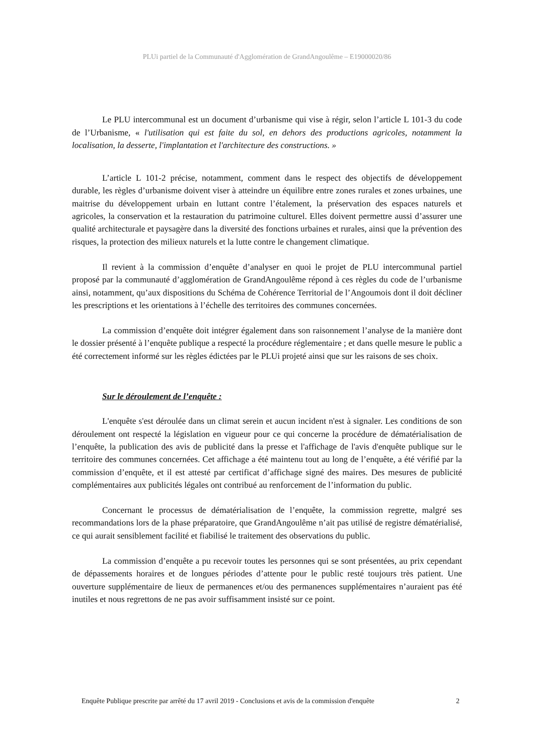PLUi partiel de la Communauté d'Agglomération de GrandAngoulême – E19000020/86
Le PLU intercommunal est un document d’urbanisme qui vise à régir, selon l’article L 101-3 du code de l’Urbanisme, « l'utilisation qui est faite du sol, en dehors des productions agricoles, notamment la localisation, la desserte, l'implantation et l'architecture des constructions. »
L’article L 101-2 précise, notamment, comment dans le respect des objectifs de développement durable, les règles d’urbanisme doivent viser à atteindre un équilibre entre zones rurales et zones urbaines, une maitrise du développement urbain en luttant contre l’étalement, la préservation des espaces naturels et agricoles, la conservation et la restauration du patrimoine culturel. Elles doivent permettre aussi d’assurer une qualité architecturale et paysagère dans la diversité des fonctions urbaines et rurales, ainsi que la prévention des risques, la protection des milieux naturels et la lutte contre le changement climatique.
Il revient à la commission d’enquête d’analyser en quoi le projet de PLU intercommunal partiel proposé par la communauté d’agglomération de GrandAngoulême répond à ces règles du code de l’urbanisme ainsi, notamment, qu’aux dispositions du Schéma de Cohérence Territorial de l’Angoumois dont il doit décliner les prescriptions et les orientations à l’échelle des territoires des communes concernées.
La commission d’enquête doit intégrer également dans son raisonnement l’analyse de la manière dont le dossier présenté à l’enquête publique a respecté la procédure réglementaire ; et dans quelle mesure le public a été correctement informé sur les règles édictées par le PLUi projeté ainsi que sur les raisons de ses choix.
Sur le déroulement de l’enquête :
L'enquête s'est déroulée dans un climat serein et aucun incident n'est à signaler. Les conditions de son déroulement ont respecté la législation en vigueur pour ce qui concerne la procédure de dématérialisation de l’enquête, la publication des avis de publicité dans la presse et l'affichage de l'avis d'enquête publique sur le territoire des communes concernées. Cet affichage a été maintenu tout au long de l’enquête, a été vérifié par la commission d’enquête, et il est attesté par certificat d’affichage signé des maires. Des mesures de publicité complémentaires aux publicités légales ont contribué au renforcement de l’information du public.
Concernant le processus de dématérialisation de l’enquête, la commission regrette, malgré ses recommandations lors de la phase préparatoire, que GrandAngoulême n’ait pas utilisé de registre dématérialisé, ce qui aurait sensiblement facilité et fiabilisé le traitement des observations du public.
La commission d’enquête a pu recevoir toutes les personnes qui se sont présentées, au prix cependant de dépassements horaires et de longues périodes d’attente pour le public resté toujours très patient. Une ouverture supplémentaire de lieux de permanences et/ou des permanences supplémentaires n’auraient pas été inutiles et nous regrettons de ne pas avoir suffisamment insisté sur ce point.
Enquête Publique prescrite par arrêté du 17 avril 2019 - Conclusions et avis de la commission d'enquête 2